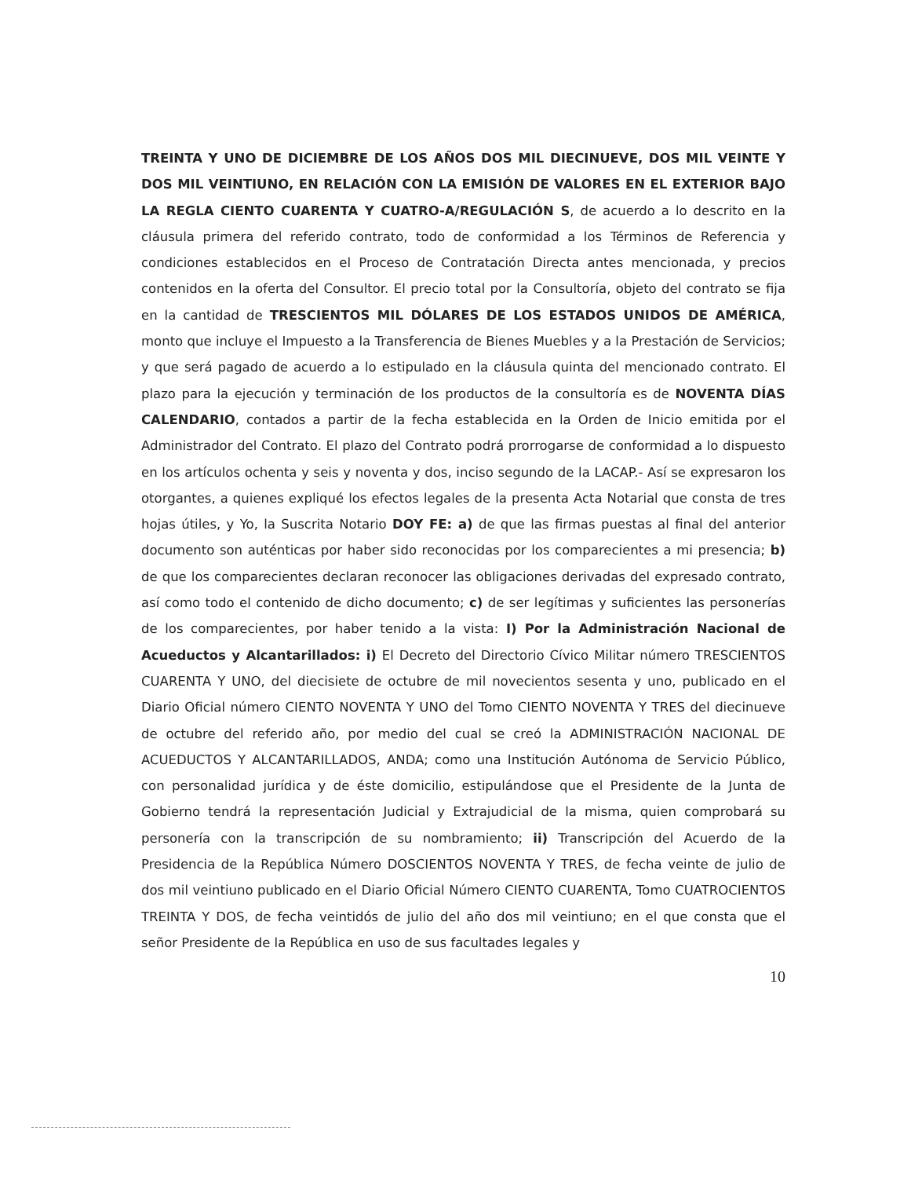TREINTA Y UNO DE DICIEMBRE DE LOS AÑOS DOS MIL DIECINUEVE, DOS MIL VEINTE Y DOS MIL VEINTIUNO, EN RELACIÓN CON LA EMISIÓN DE VALORES EN EL EXTERIOR BAJO LA REGLA CIENTO CUARENTA Y CUATRO-A/REGULACIÓN S, de acuerdo a lo descrito en la cláusula primera del referido contrato, todo de conformidad a los Términos de Referencia y condiciones establecidos en el Proceso de Contratación Directa antes mencionada, y precios contenidos en la oferta del Consultor. El precio total por la Consultoría, objeto del contrato se fija en la cantidad de TRESCIENTOS MIL DÓLARES DE LOS ESTADOS UNIDOS DE AMÉRICA, monto que incluye el Impuesto a la Transferencia de Bienes Muebles y a la Prestación de Servicios; y que será pagado de acuerdo a lo estipulado en la cláusula quinta del mencionado contrato. El plazo para la ejecución y terminación de los productos de la consultoría es de NOVENTA DÍAS CALENDARIO, contados a partir de la fecha establecida en la Orden de Inicio emitida por el Administrador del Contrato. El plazo del Contrato podrá prorrogarse de conformidad a lo dispuesto en los artículos ochenta y seis y noventa y dos, inciso segundo de la LACAP.- Así se expresaron los otorgantes, a quienes expliqué los efectos legales de la presenta Acta Notarial que consta de tres hojas útiles, y Yo, la Suscrita Notario DOY FE: a) de que las firmas puestas al final del anterior documento son auténticas por haber sido reconocidas por los comparecientes a mi presencia; b) de que los comparecientes declaran reconocer las obligaciones derivadas del expresado contrato, así como todo el contenido de dicho documento; c) de ser legítimas y suficientes las personerías de los comparecientes, por haber tenido a la vista: I) Por la Administración Nacional de Acueductos y Alcantarillados: i) El Decreto del Directorio Cívico Militar número TRESCIENTOS CUARENTA Y UNO, del diecisiete de octubre de mil novecientos sesenta y uno, publicado en el Diario Oficial número CIENTO NOVENTA Y UNO del Tomo CIENTO NOVENTA Y TRES del diecinueve de octubre del referido año, por medio del cual se creó la ADMINISTRACIÓN NACIONAL DE ACUEDUCTOS Y ALCANTARILLADOS, ANDA; como una Institución Autónoma de Servicio Público, con personalidad jurídica y de éste domicilio, estipulándose que el Presidente de la Junta de Gobierno tendrá la representación Judicial y Extrajudicial de la misma, quien comprobará su personería con la transcripción de su nombramiento; ii) Transcripción del Acuerdo de la Presidencia de la República Número DOSCIENTOS NOVENTA Y TRES, de fecha veinte de julio de dos mil veintiuno publicado en el Diario Oficial Número CIENTO CUARENTA, Tomo CUATROCIENTOS TREINTA Y DOS, de fecha veintidós de julio del año dos mil veintiuno; en el que consta que el señor Presidente de la República en uso de sus facultades legales y
10